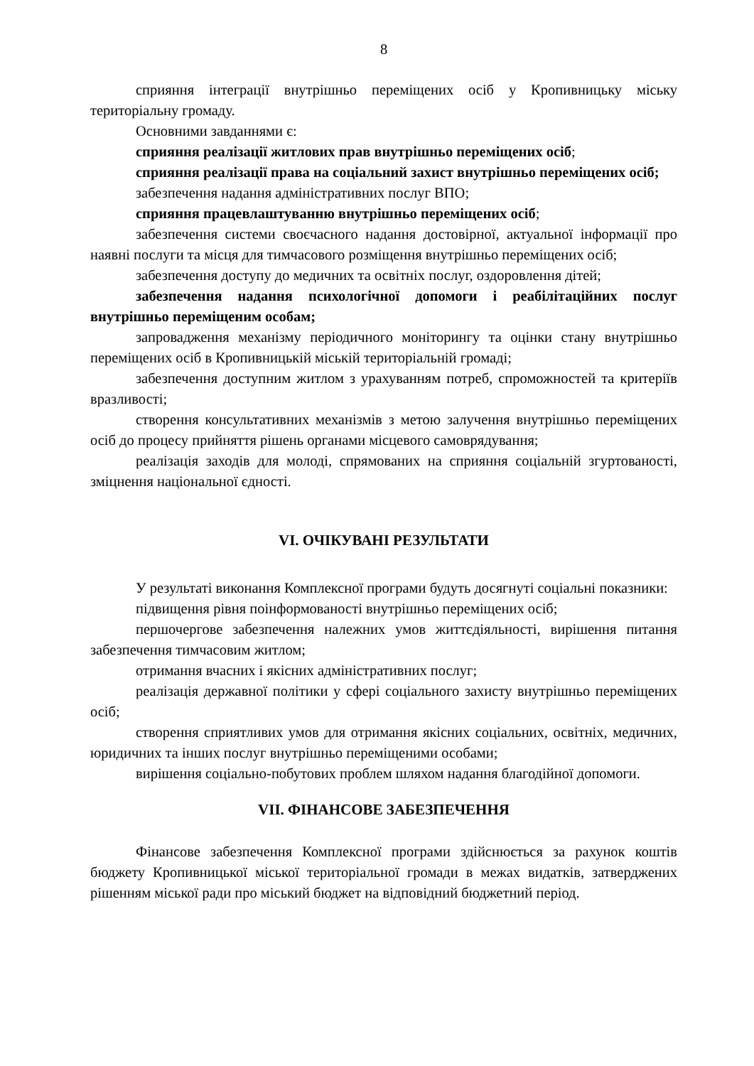8
сприяння інтеграції внутрішньо переміщених осіб у Кропивницьку міську територіальну громаду.
Основними завданнями є:
сприяння реалізації житлових прав внутрішньо переміщених осіб;
сприяння реалізації права на соціальний захист внутрішньо переміщених осіб;
забезпечення надання адміністративних послуг ВПО;
сприяння працевлаштуванню внутрішньо переміщених осіб;
забезпечення системи своєчасного надання достовірної, актуальної інформації про наявні послуги та місця для тимчасового розміщення внутрішньо переміщених осіб;
забезпечення доступу до медичних та освітніх послуг, оздоровлення дітей;
забезпечення надання психологічної допомоги і реабілітаційних послуг внутрішньо переміщеним особам;
запровадження механізму періодичного моніторингу та оцінки стану внутрішньо переміщених осіб в Кропивницькій міській територіальній громаді;
забезпечення доступним житлом з урахуванням потреб, спроможностей та критеріїв вразливості;
створення консультативних механізмів з метою залучення внутрішньо переміщених осіб до процесу прийняття рішень органами місцевого самоврядування;
реалізація заходів для молоді, спрямованих на сприяння соціальній згуртованості, зміцнення національної єдності.
VI. ОЧІКУВАНІ РЕЗУЛЬТАТИ
У результаті виконання Комплексної програми будуть досягнуті соціальні показники:
підвищення рівня поінформованості внутрішньо переміщених осіб;
першочергове забезпечення належних умов життєдіяльності, вирішення питання забезпечення тимчасовим житлом;
отримання вчасних і якісних адміністративних послуг;
реалізація державної політики у сфері соціального захисту внутрішньо переміщених осіб;
створення сприятливих умов для отримання якісних соціальних, освітніх, медичних, юридичних та інших послуг внутрішньо переміщеними особами;
вирішення соціально-побутових проблем шляхом надання благодійної допомоги.
VII. ФІНАНСОВЕ ЗАБЕЗПЕЧЕННЯ
Фінансове забезпечення Комплексної програми здійснюється за рахунок коштів бюджету Кропивницької міської територіальної громади в межах видатків, затверджених рішенням міської ради про міський бюджет на відповідний бюджетний період.